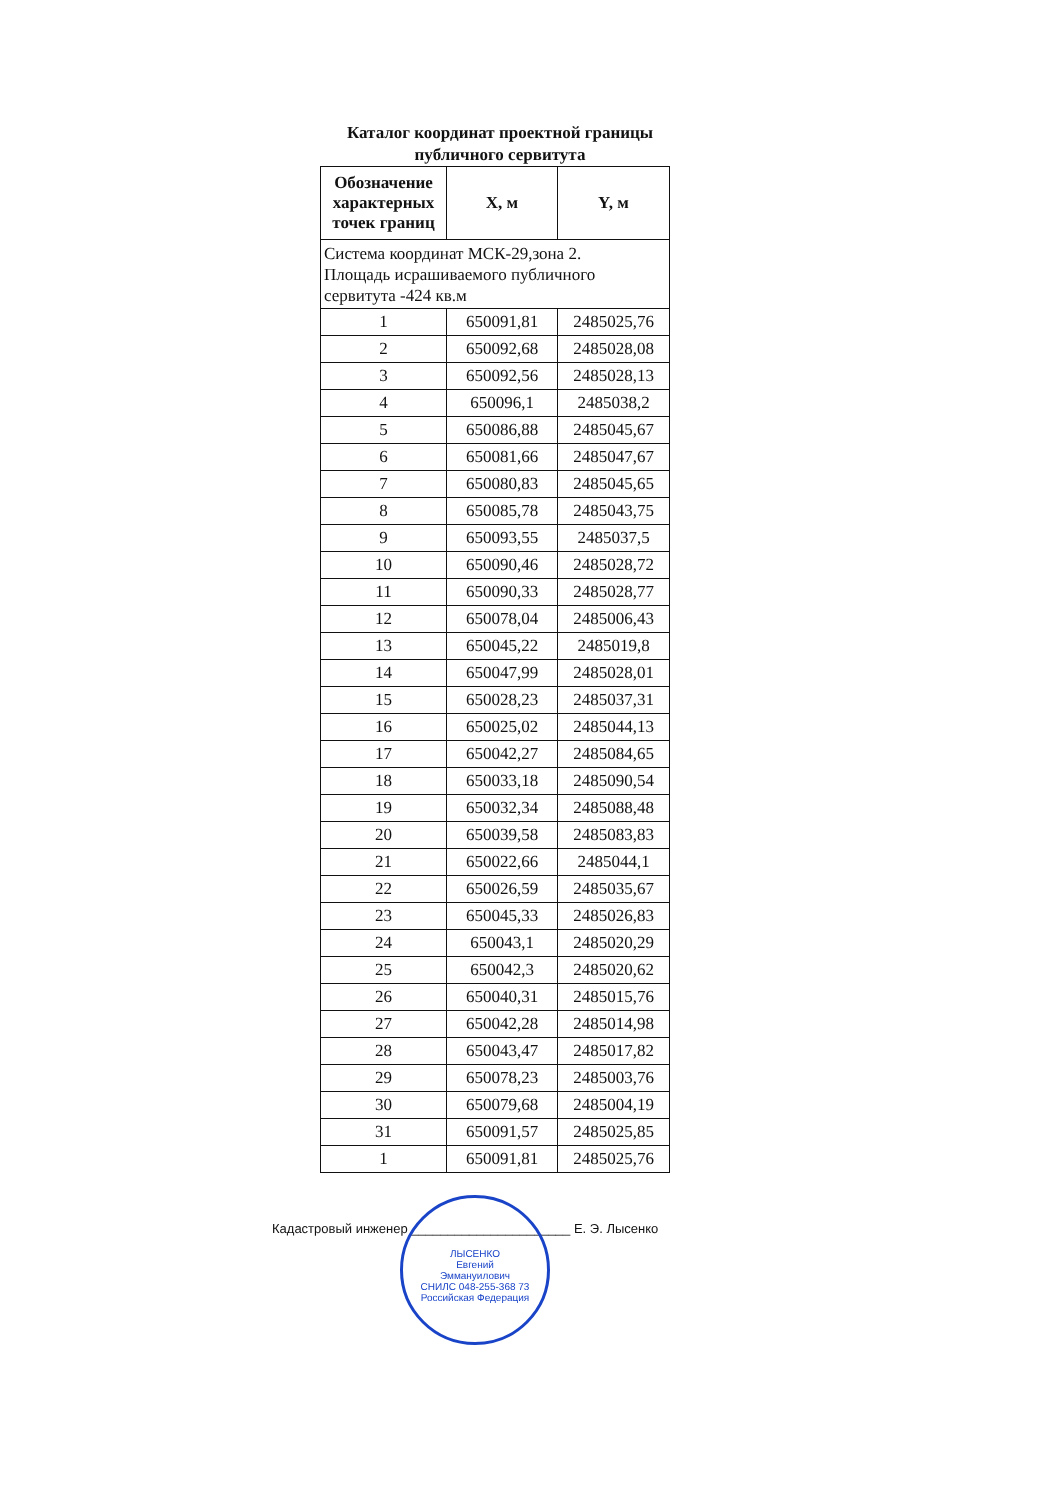Каталог координат проектной границы
публичного сервитута
| Обозначение характерных точек границ | X, м | Y, м |
| --- | --- | --- |
| Система координат МСК-29,зона 2. Площадь исрашиваемого публичного сервитута -424 кв.м | | |
| 1 | 650091,81 | 2485025,76 |
| 2 | 650092,68 | 2485028,08 |
| 3 | 650092,56 | 2485028,13 |
| 4 | 650096,1 | 2485038,2 |
| 5 | 650086,88 | 2485045,67 |
| 6 | 650081,66 | 2485047,67 |
| 7 | 650080,83 | 2485045,65 |
| 8 | 650085,78 | 2485043,75 |
| 9 | 650093,55 | 2485037,5 |
| 10 | 650090,46 | 2485028,72 |
| 11 | 650090,33 | 2485028,77 |
| 12 | 650078,04 | 2485006,43 |
| 13 | 650045,22 | 2485019,8 |
| 14 | 650047,99 | 2485028,01 |
| 15 | 650028,23 | 2485037,31 |
| 16 | 650025,02 | 2485044,13 |
| 17 | 650042,27 | 2485084,65 |
| 18 | 650033,18 | 2485090,54 |
| 19 | 650032,34 | 2485088,48 |
| 20 | 650039,58 | 2485083,83 |
| 21 | 650022,66 | 2485044,1 |
| 22 | 650026,59 | 2485035,67 |
| 23 | 650045,33 | 2485026,83 |
| 24 | 650043,1 | 2485020,29 |
| 25 | 650042,3 | 2485020,62 |
| 26 | 650040,31 | 2485015,76 |
| 27 | 650042,28 | 2485014,98 |
| 28 | 650043,47 | 2485017,82 |
| 29 | 650078,23 | 2485003,76 |
| 30 | 650079,68 | 2485004,19 |
| 31 | 650091,57 | 2485025,85 |
| 1 | 650091,81 | 2485025,76 |
Кадастровый инженер ______________________ Е. Э. Лысенко
ЛЫСЕНКО
Евгений
Эммануилович
СНИЛС 048-255-368 73
Российская Федерация